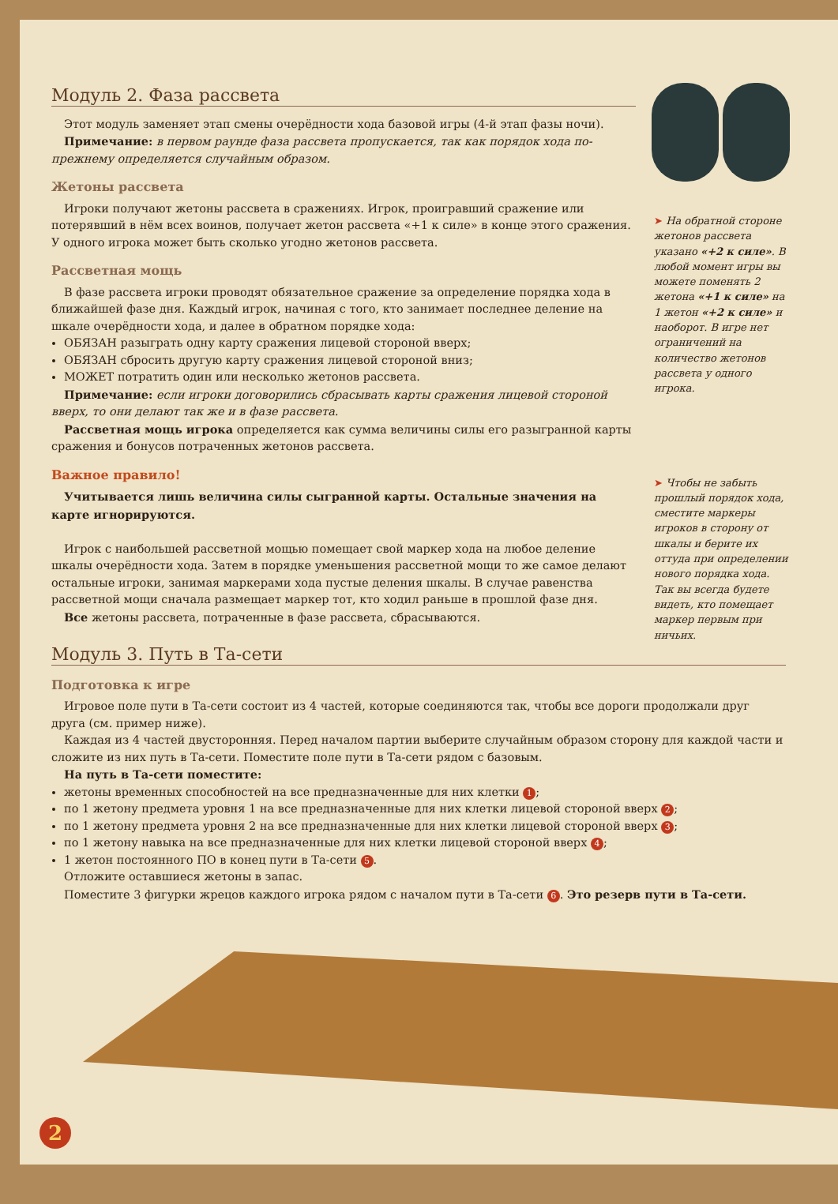Модуль 2. Фаза рассвета
Этот модуль заменяет этап смены очерёдности хода базовой игры (4-й этап фазы ночи).
Примечание: в первом раунде фаза рассвета пропускается, так как порядок хода по-прежнему определяется случайным образом.
Жетоны рассвета
Игроки получают жетоны рассвета в сражениях. Игрок, проигравший сражение или потерявший в нём всех воинов, получает жетон рассвета «+1 к силе» в конце этого сражения. У одного игрока может быть сколько угодно жетонов рассвета.
Рассветная мощь
В фазе рассвета игроки проводят обязательное сражение за определение порядка хода в ближайшей фазе дня. Каждый игрок, начиная с того, кто занимает последнее деление на шкале очерёдности хода, и далее в обратном порядке хода:
ОБЯЗАН разыграть одну карту сражения лицевой стороной вверх;
ОБЯЗАН сбросить другую карту сражения лицевой стороной вниз;
МОЖЕТ потратить один или несколько жетонов рассвета.
Примечание: если игроки договорились сбрасывать карты сражения лицевой стороной вверх, то они делают так же и в фазе рассвета.
Рассветная мощь игрока определяется как сумма величины силы его разыгранной карты сражения и бонусов потраченных жетонов рассвета.
Важное правило!
Учитывается лишь величина силы сыгранной карты. Остальные значения на карте игнорируются.
Игрок с наибольшей рассветной мощью помещает свой маркер хода на любое деление шкалы очерёдности хода. Затем в порядке уменьшения рассветной мощи то же самое делают остальные игроки, занимая маркерами хода пустые деления шкалы. В случае равенства рассветной мощи сначала размещает маркер тот, кто ходил раньше в прошлой фазе дня.
Все жетоны рассвета, потраченные в фазе рассвета, сбрасываются.
Модуль 3. Путь в Та-сети
Подготовка к игре
Игровое поле пути в Та-сети состоит из 4 частей, которые соединяются так, чтобы все дороги продолжали друг друга (см. пример ниже).
Каждая из 4 частей двусторонняя. Перед началом партии выберите случайным образом сторону для каждой части и сложите из них путь в Та-сети. Поместите поле пути в Та-сети рядом с базовым.
На путь в Та-сети поместите:
жетоны временных способностей на все предназначенные для них клетки 1;
по 1 жетону предмета уровня 1 на все предназначенные для них клетки лицевой стороной вверх 2;
по 1 жетону предмета уровня 2 на все предназначенные для них клетки лицевой стороной вверх 3;
по 1 жетону навыка на все предназначенные для них клетки лицевой стороной вверх 4;
1 жетон постоянного ПО в конец пути в Та-сети 5.
Отложите оставшиеся жетоны в запас.
Поместите 3 фигурки жрецов каждого игрока рядом с началом пути в Та-сети 6. Это резерв пути в Та-сети.
➤ На обратной стороне жетонов рассвета указано «+2 к силе». В любой момент игры вы можете поменять 2 жетона «+1 к силе» на 1 жетон «+2 к силе» и наоборот. В игре нет ограничений на количество жетонов рассвета у одного игрока.
➤ Чтобы не забыть прошлый порядок хода, сместите маркеры игроков в сторону от шкалы и берите их оттуда при определении нового порядка хода. Так вы всегда будете видеть, кто помещает маркер первым при ничьих.
2